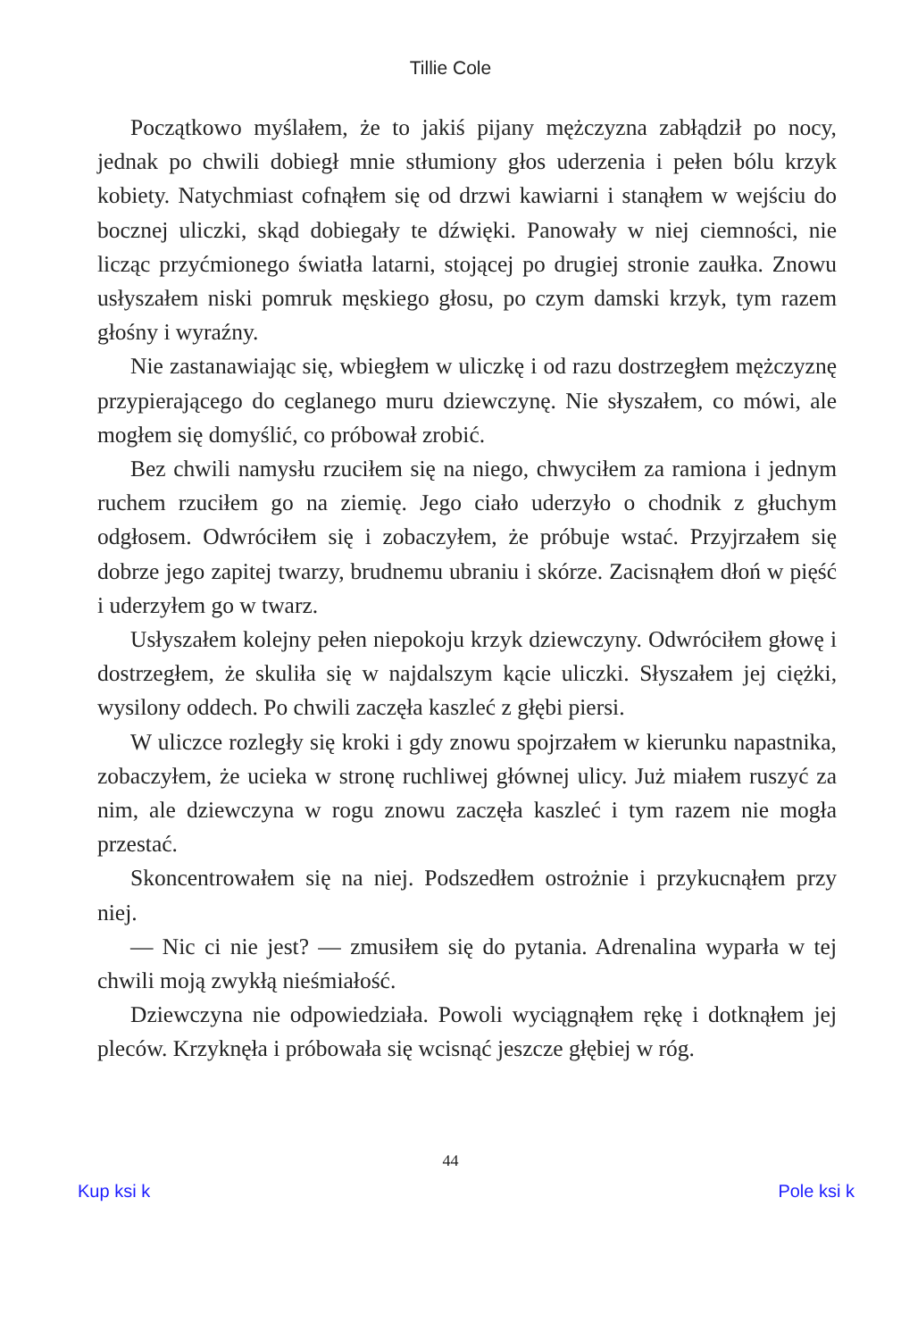Tillie Cole
Początkowo myślałem, że to jakiś pijany mężczyzna zabłądził po nocy, jednak po chwili dobiegł mnie stłumiony głos uderzenia i pełen bólu krzyk kobiety. Natychmiast cofnąłem się od drzwi kawiarni i stanąłem w wejściu do bocznej uliczki, skąd dobiegały te dźwięki. Panowały w niej ciemności, nie licząc przyćmionego światła latarni, stojącej po drugiej stronie zaułka. Znowu usłyszałem niski pomruk męskiego głosu, po czym damski krzyk, tym razem głośny i wyraźny.
Nie zastanawiając się, wbiegłem w uliczkę i od razu dostrzegłem mężczyznę przypierającego do ceglanego muru dziewczynę. Nie słyszałem, co mówi, ale mogłem się domyślić, co próbował zrobić.
Bez chwili namysłu rzuciłem się na niego, chwyciłem za ramiona i jednym ruchem rzuciłem go na ziemię. Jego ciało uderzyło o chodnik z głuchym odgłosem. Odwróciłem się i zobaczyłem, że próbuje wstać. Przyjrzałem się dobrze jego zapitej twarzy, brudnemu ubraniu i skórze. Zacisnąłem dłoń w pięść i uderzyłem go w twarz.
Usłyszałem kolejny pełen niepokoju krzyk dziewczyny. Odwróciłem głowę i dostrzegłem, że skuliła się w najdalszym kącie uliczki. Słyszałem jej ciężki, wysilony oddech. Po chwili zaczęła kaszleć z głębi piersi.
W uliczce rozległy się kroki i gdy znowu spojrzałem w kierunku napastnika, zobaczyłem, że ucieka w stronę ruchliwej głównej ulicy. Już miałem ruszyć za nim, ale dziewczyna w rogu znowu zaczęła kaszleć i tym razem nie mogła przestać.
Skoncentrowałem się na niej. Podszedłem ostrożnie i przykucnąłem przy niej.
— Nic ci nie jest? — zmusiłem się do pytania. Adrenalina wyparła w tej chwili moją zwykłą nieśmiałość.
Dziewczyna nie odpowiedziała. Powoli wyciągnąłem rękę i dotknąłem jej pleców. Krzyknęła i próbowała się wcisnąć jeszcze głębiej w róg.
44
Kup ksi k Pole ksi k